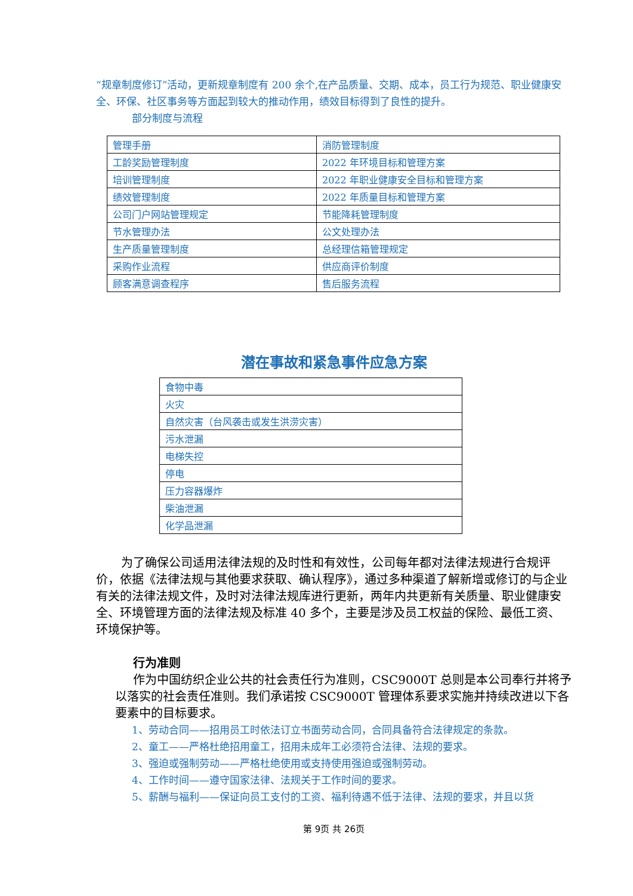“规章制度修订”活动，更新规章制度有 200 余个,在产品质量、交期、成本，员工行为规范、职业健康安全、环保、社区事务等方面起到较大的推动作用，绩效目标得到了良性的提升。
部分制度与流程
| 管理手册 | 消防管理制度 |
| 工龄奖励管理制度 | 2022 年环境目标和管理方案 |
| 培训管理制度 | 2022 年职业健康安全目标和管理方案 |
| 绩效管理制度 | 2022 年质量目标和管理方案 |
| 公司门户网站管理规定 | 节能降耗管理制度 |
| 节水管理办法 | 公文处理办法 |
| 生产质量管理制度 | 总经理信箱管理规定 |
| 采购作业流程 | 供应商评价制度 |
| 顾客满意调查程序 | 售后服务流程 |
潜在事故和紧急事件应急方案
| 食物中毒 |
| 火灾 |
| 自然灾害（台风袭击或发生洪涝灾害） |
| 污水泄漏 |
| 电梯失控 |
| 停电 |
| 压力容器爆炸 |
| 柴油泄漏 |
| 化学品泄漏 |
为了确保公司适用法律法规的及时性和有效性，公司每年都对法律法规进行合规评价，依据《法律法规与其他要求获取、确认程序》，通过多种渠道了解新增或修订的与企业有关的法律法规文件，及时对法律法规库进行更新，两年内共更新有关质量、职业健康安全、环境管理方面的法律法规及标准 40 多个，主要是涉及员工权益的保险、最低工资、环境保护等。
行为准则
作为中国纺织企业公共的社会责任行为准则，CSC9000T 总则是本公司奉行并将予以落实的社会责任准则。我们承诺按 CSC9000T 管理体系要求实施并持续改进以下各要素中的目标要求。
1、劳动合同——招用员工时依法订立书面劳动合同，合同具备符合法律规定的条款。
2、童工——严格杜绝招用童工，招用未成年工必须符合法律、法规的要求。
3、强迫或强制劳动——严格杜绝使用或支持使用强迫或强制劳动。
4、工作时间——遵守国家法律、法规关于工作时间的要求。
5、薪酬与福利——保证向员工支付的工资、福利待遇不低于法律、法规的要求，并且以货
第 9页 共 26页